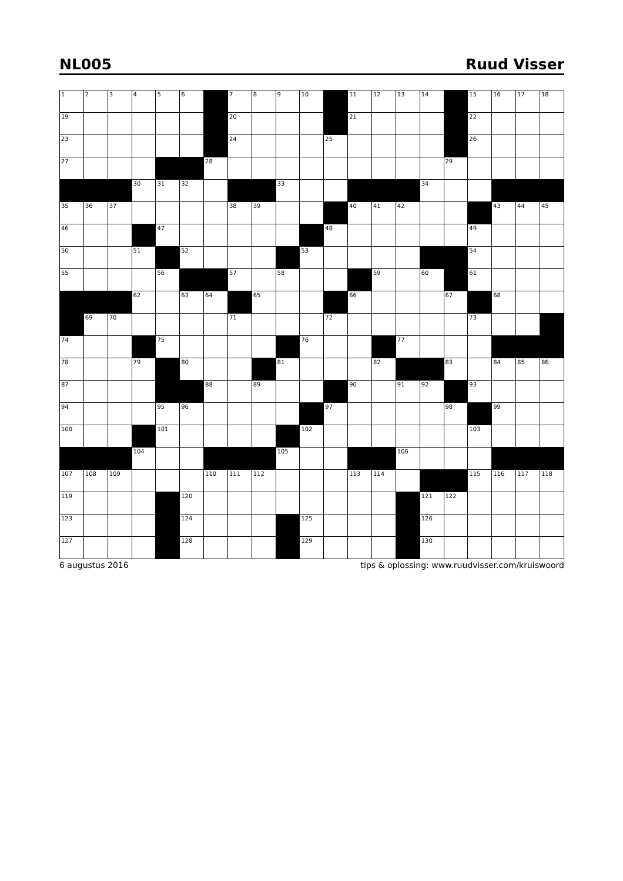NL005 Ruud Visser
| 1 | 2 | 3 | 4 | 5 | 6 | | 7 | 8 | 9 | 10 | | 11 | 12 | 13 | 14 | | 15 | 16 | 17 | 18 |
| 19 | | | | | | | 20 | | | | | 21 | | | | | 22 | | | |
| 23 | | | | | | | 24 | | | | 25 | | | | | | 26 | | | |
| 27 | | | | | | 28 | | | | | | | | | | 29 | | | | |
| | | | 30 | 31 | 32 | | | | 33 | | | | | | 34 | | | | | |
| 35 | 36 | 37 | | | | | 38 | 39 | | | | 40 | 41 | 42 | | | | 43 | 44 | 45 |
| 46 | | | | 47 | | | | | | | 48 | | | | | | 49 | | | |
| 50 | | | 51 | | 52 | | | | | 53 | | | | | | | 54 | | | |
| 55 | | | | 56 | | | 57 | | 58 | | | | 59 | | 60 | | 61 | | | |
| | | | 62 | | 63 | 64 | | 65 | | | | 66 | | | | 67 | | 68 | | |
| | 69 | 70 | | | | | 71 | | | | 72 | | | | | | 73 | | | |
| 74 | | | | 75 | | | | | | 76 | | | | 77 | | | | | | |
| 78 | | | 79 | | 80 | | | | 81 | | | | 82 | | | 83 | | 84 | 85 | 86 |
| 87 | | | | | | 88 | | 89 | | | | 90 | | 91 | 92 | | 93 | | | |
| 94 | | | | 95 | 96 | | | | | | 97 | | | | | 98 | | 99 | | |
| 100 | | | | 101 | | | | | | 102 | | | | | | | 103 | | | |
| | | | 104 | | | | | | 105 | | | | | 106 | | | | | | |
| 107 | 108 | 109 | | | | 110 | 111 | 112 | | | | 113 | 114 | | | | 115 | 116 | 117 | 118 |
| 119 | | | | | 120 | | | | | | | | | | 121 | 122 | | | | |
| 123 | | | | | 124 | | | | | 125 | | | | | 126 | | | | | |
| 127 | | | | | 128 | | | | | 129 | | | | | 130 | | | | | |
6 augustus 2016 tips & oplossing: www.ruudvisser.com/kruiswoord